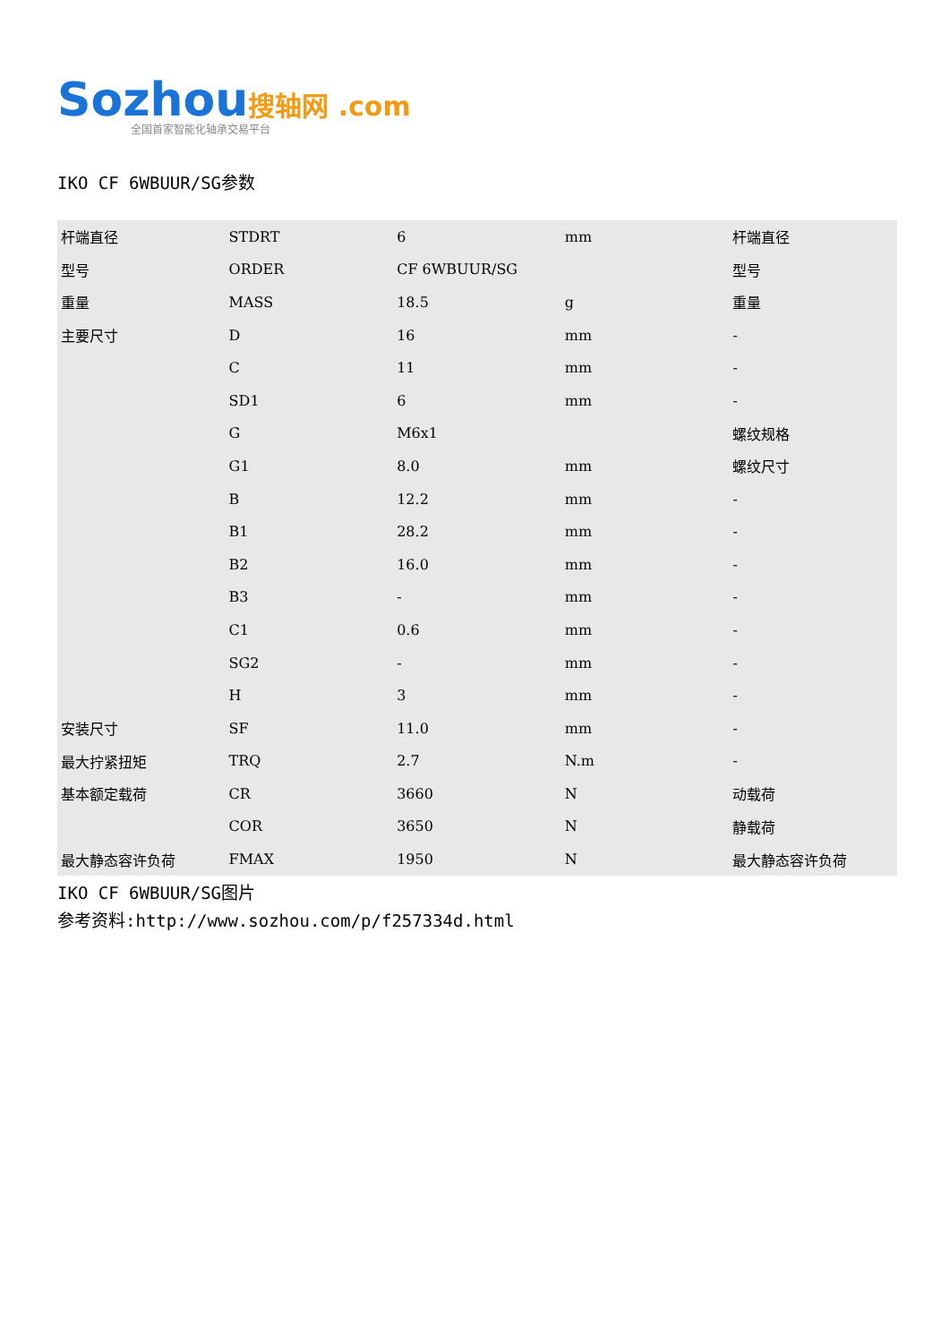Sozhou搜轴网 .com
全国首家智能化轴承交易平台
IKO CF 6WBUUR/SG参数
| 杆端直径 | STDRT | 6 | mm | 杆端直径 |
| 型号 | ORDER | CF 6WBUUR/SG | | 型号 |
| 重量 | MASS | 18.5 | g | 重量 |
| 主要尺寸 | D | 16 | mm | - |
| | C | 11 | mm | - |
| | SD1 | 6 | mm | - |
| | G | M6x1 | | 螺纹规格 |
| | G1 | 8.0 | mm | 螺纹尺寸 |
| | B | 12.2 | mm | - |
| | B1 | 28.2 | mm | - |
| | B2 | 16.0 | mm | - |
| | B3 | - | mm | - |
| | C1 | 0.6 | mm | - |
| | SG2 | - | mm | - |
| | H | 3 | mm | - |
| 安装尺寸 | SF | 11.0 | mm | - |
| 最大拧紧扭矩 | TRQ | 2.7 | N.m | - |
| 基本额定载荷 | CR | 3660 | N | 动载荷 |
| | COR | 3650 | N | 静载荷 |
| 最大静态容许负荷 | FMAX | 1950 | N | 最大静态容许负荷 |
IKO CF 6WBUUR/SG图片
参考资料:http://www.sozhou.com/p/f257334d.html